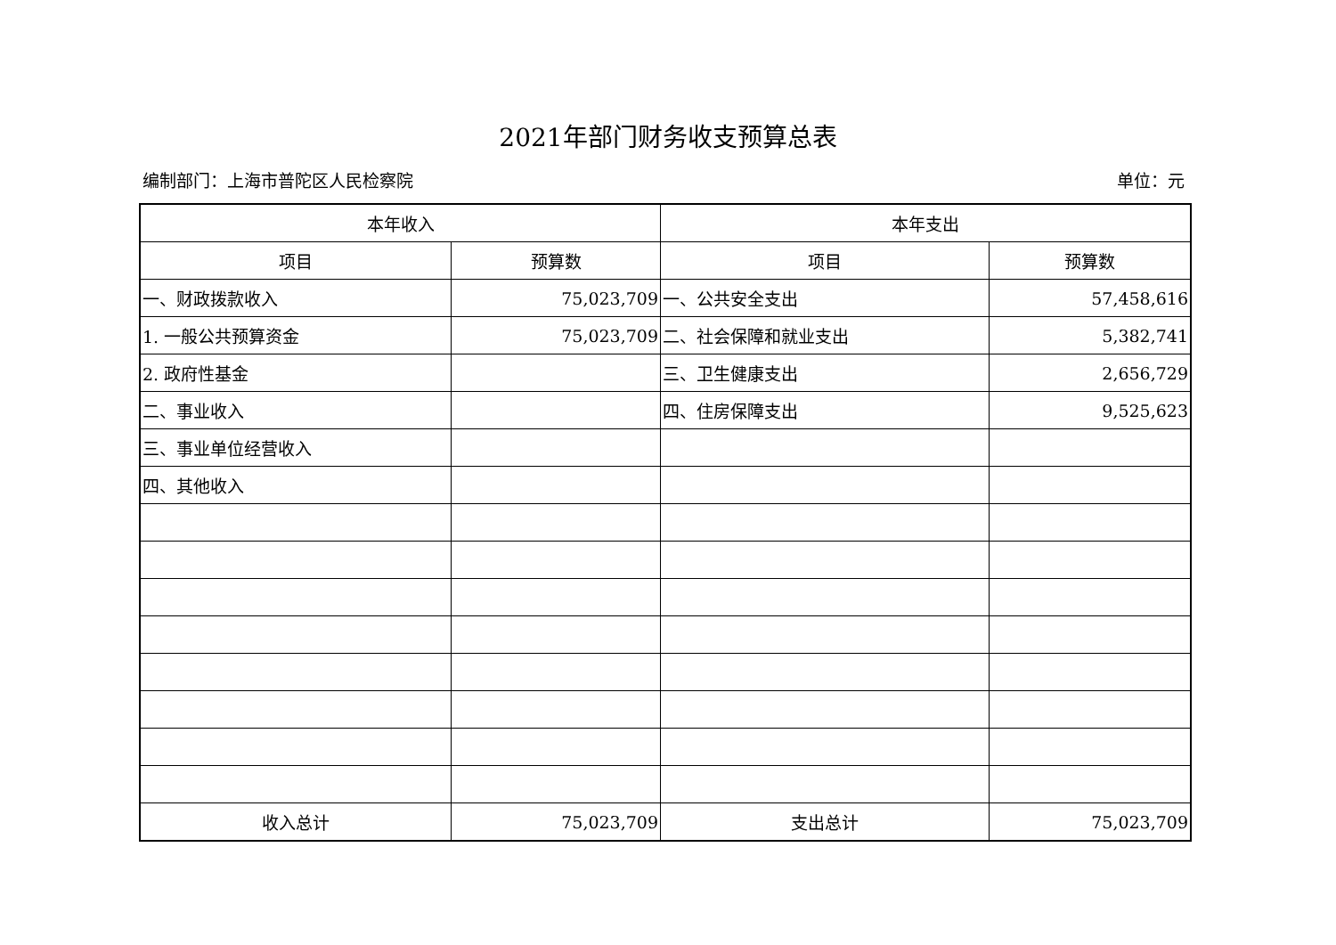2021年部门财务收支预算总表
编制部门：上海市普陀区人民检察院 单位：元
| 本年收入 | | 本年支出 | |
| --- | --- | --- | --- |
| 项目 | 预算数 | 项目 | 预算数 |
| 一、财政拨款收入 | 75,023,709 | 一、公共安全支出 | 57,458,616 |
| 1. 一般公共预算资金 | 75,023,709 | 二、社会保障和就业支出 | 5,382,741 |
| 2. 政府性基金 | | 三、卫生健康支出 | 2,656,729 |
| 二、事业收入 | | 四、住房保障支出 | 9,525,623 |
| 三、事业单位经营收入 | | | |
| 四、其他收入 | | | |
| 收入总计 | 75,023,709 | 支出总计 | 75,023,709 |